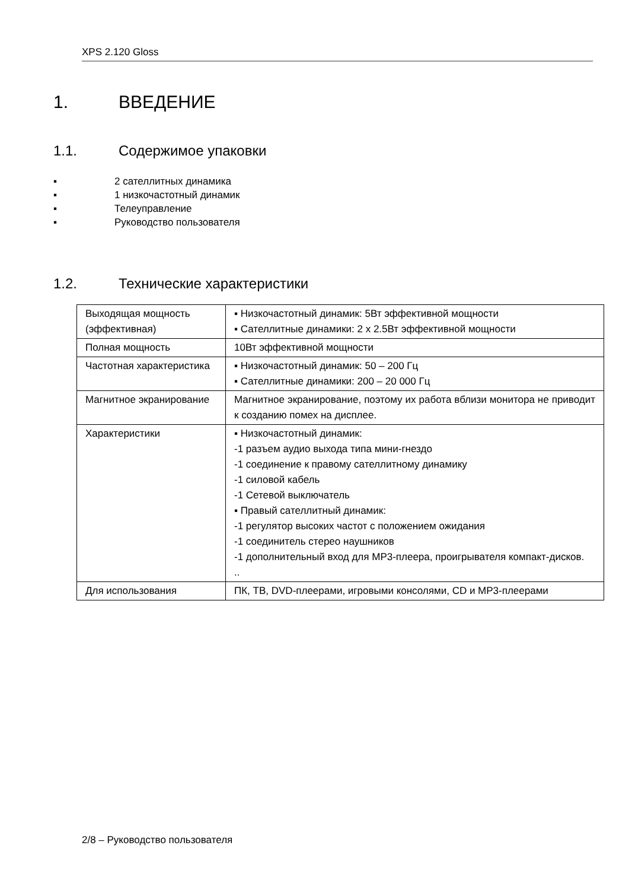XPS 2.120 Gloss
1. ВВЕДЕНИЕ
1.1. Содержимое упаковки
▪ 2 сателлитных динамика
▪ 1 низкочастотный динамик
▪ Телеуправление
▪ Руководство пользователя
1.2. Технические характеристики
| Выходящая мощность (эффективная) | ▪ Низкочастотный динамик: 5Вт эффективной мощности ▪ Сателлитные динамики: 2 x 2.5Вт эффективной мощности |
| Полная мощность | 10Вт эффективной мощности |
| Частотная характеристика | ▪ Низкочастотный динамик: 50 – 200 Гц ▪ Сателлитные динамики: 200 – 20 000 Гц |
| Магнитное экранирование | Магнитное экранирование, поэтому их работа вблизи монитора не приводит к созданию помех на дисплее. |
| Характеристики | ▪ Низкочастотный динамик: -1 разъем аудио выхода типа мини-гнездо -1 соединение к правому сателлитному динамику -1 силовой кабель -1 Сетевой выключатель ▪ Правый сателлитный динамик: -1 регулятор высоких частот с положением ожидания -1 соединитель стерео наушников -1 дополнительный вход для MP3-плеера, проигрывателя компакт-дисков. .. |
| Для использования | ПК, ТВ, DVD-плеерами, игровыми консолями, CD и MP3-плеерами |
2/8 – Руководство пользователя